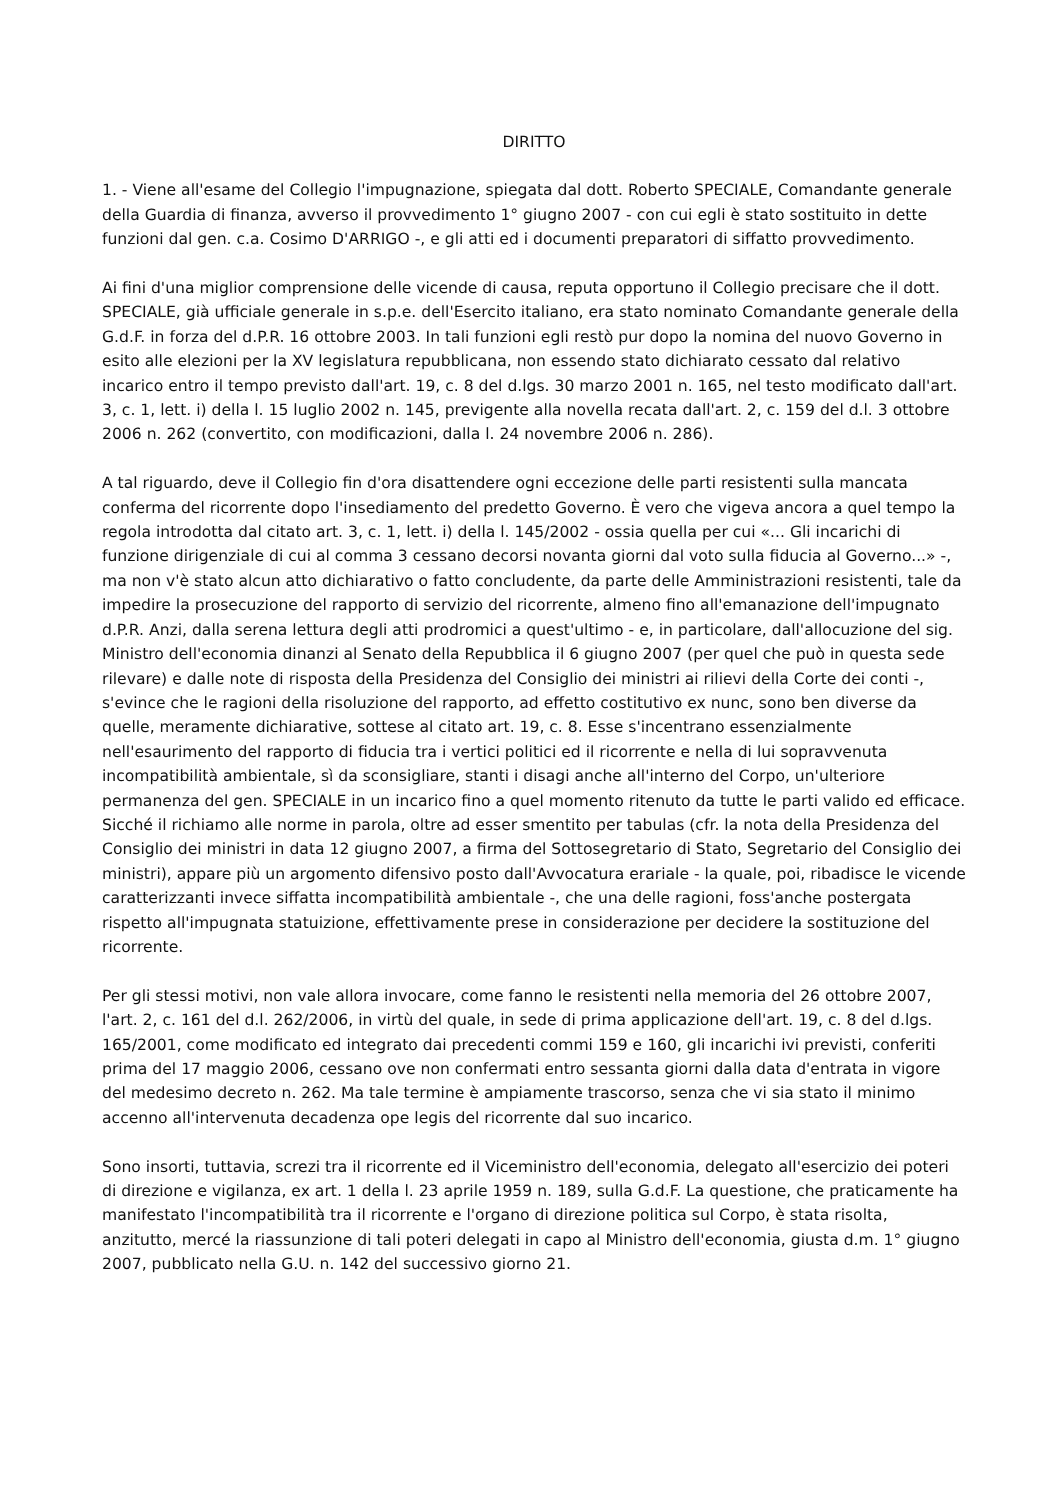DIRITTO
1. - Viene all'esame del Collegio l'impugnazione, spiegata dal dott. Roberto SPECIALE, Comandante generale della Guardia di finanza, avverso il provvedimento 1° giugno 2007 - con cui egli è stato sostituito in dette funzioni dal gen. c.a. Cosimo D'ARRIGO -, e gli atti ed i documenti preparatori di siffatto provvedimento.
Ai fini d'una miglior comprensione delle vicende di causa, reputa opportuno il Collegio precisare che il dott. SPECIALE, già ufficiale generale in s.p.e. dell'Esercito italiano, era stato nominato Comandante generale della G.d.F. in forza del d.P.R. 16 ottobre 2003. In tali funzioni egli restò pur dopo la nomina del nuovo Governo in esito alle elezioni per la XV legislatura repubblicana, non essendo stato dichiarato cessato dal relativo incarico entro il tempo previsto dall'art. 19, c. 8 del d.lgs. 30 marzo 2001 n. 165, nel testo modificato dall'art. 3, c. 1, lett. i) della l. 15 luglio 2002 n. 145, previgente alla novella recata dall'art. 2, c. 159 del d.l. 3 ottobre 2006 n. 262 (convertito, con modificazioni, dalla l. 24 novembre 2006 n. 286).
A tal riguardo, deve il Collegio fin d'ora disattendere ogni eccezione delle parti resistenti sulla mancata conferma del ricorrente dopo l'insediamento del predetto Governo. È vero che vigeva ancora a quel tempo la regola introdotta dal citato art. 3, c. 1, lett. i) della l. 145/2002 - ossia quella per cui «... Gli incarichi di funzione dirigenziale di cui al comma 3 cessano decorsi novanta giorni dal voto sulla fiducia al Governo...» -, ma non v'è stato alcun atto dichiarativo o fatto concludente, da parte delle Amministrazioni resistenti, tale da impedire la prosecuzione del rapporto di servizio del ricorrente, almeno fino all'emanazione dell'impugnato d.P.R. Anzi, dalla serena lettura degli atti prodromici a quest'ultimo - e, in particolare, dall'allocuzione del sig. Ministro dell'economia dinanzi al Senato della Repubblica il 6 giugno 2007 (per quel che può in questa sede rilevare) e dalle note di risposta della Presidenza del Consiglio dei ministri ai rilievi della Corte dei conti -, s'evince che le ragioni della risoluzione del rapporto, ad effetto costitutivo ex nunc, sono ben diverse da quelle, meramente dichiarative, sottese al citato art. 19, c. 8. Esse s'incentrano essenzialmente nell'esaurimento del rapporto di fiducia tra i vertici politici ed il ricorrente e nella di lui sopravvenuta incompatibilità ambientale, sì da sconsigliare, stanti i disagi anche all'interno del Corpo, un'ulteriore permanenza del gen. SPECIALE in un incarico fino a quel momento ritenuto da tutte le parti valido ed efficace. Sicché il richiamo alle norme in parola, oltre ad esser smentito per tabulas (cfr. la nota della Presidenza del Consiglio dei ministri in data 12 giugno 2007, a firma del Sottosegretario di Stato, Segretario del Consiglio dei ministri), appare più un argomento difensivo posto dall'Avvocatura erariale - la quale, poi, ribadisce le vicende caratterizzanti invece siffatta incompatibilità ambientale -, che una delle ragioni, foss'anche postergata rispetto all'impugnata statuizione, effettivamente prese in considerazione per decidere la sostituzione del ricorrente.
Per gli stessi motivi, non vale allora invocare, come fanno le resistenti nella memoria del 26 ottobre 2007, l'art. 2, c. 161 del d.l. 262/2006, in virtù del quale, in sede di prima applicazione dell'art. 19, c. 8 del d.lgs. 165/2001, come modificato ed integrato dai precedenti commi 159 e 160, gli incarichi ivi previsti, conferiti prima del 17 maggio 2006, cessano ove non confermati entro sessanta giorni dalla data d'entrata in vigore del medesimo decreto n. 262. Ma tale termine è ampiamente trascorso, senza che vi sia stato il minimo accenno all'intervenuta decadenza ope legis del ricorrente dal suo incarico.
Sono insorti, tuttavia, screzi tra il ricorrente ed il Viceministro dell'economia, delegato all'esercizio dei poteri di direzione e vigilanza, ex art. 1 della l. 23 aprile 1959 n. 189, sulla G.d.F. La questione, che praticamente ha manifestato l'incompatibilità tra il ricorrente e l'organo di direzione politica sul Corpo, è stata risolta, anzitutto, mercé la riassunzione di tali poteri delegati in capo al Ministro dell'economia, giusta d.m. 1° giugno 2007, pubblicato nella G.U. n. 142 del successivo giorno 21.